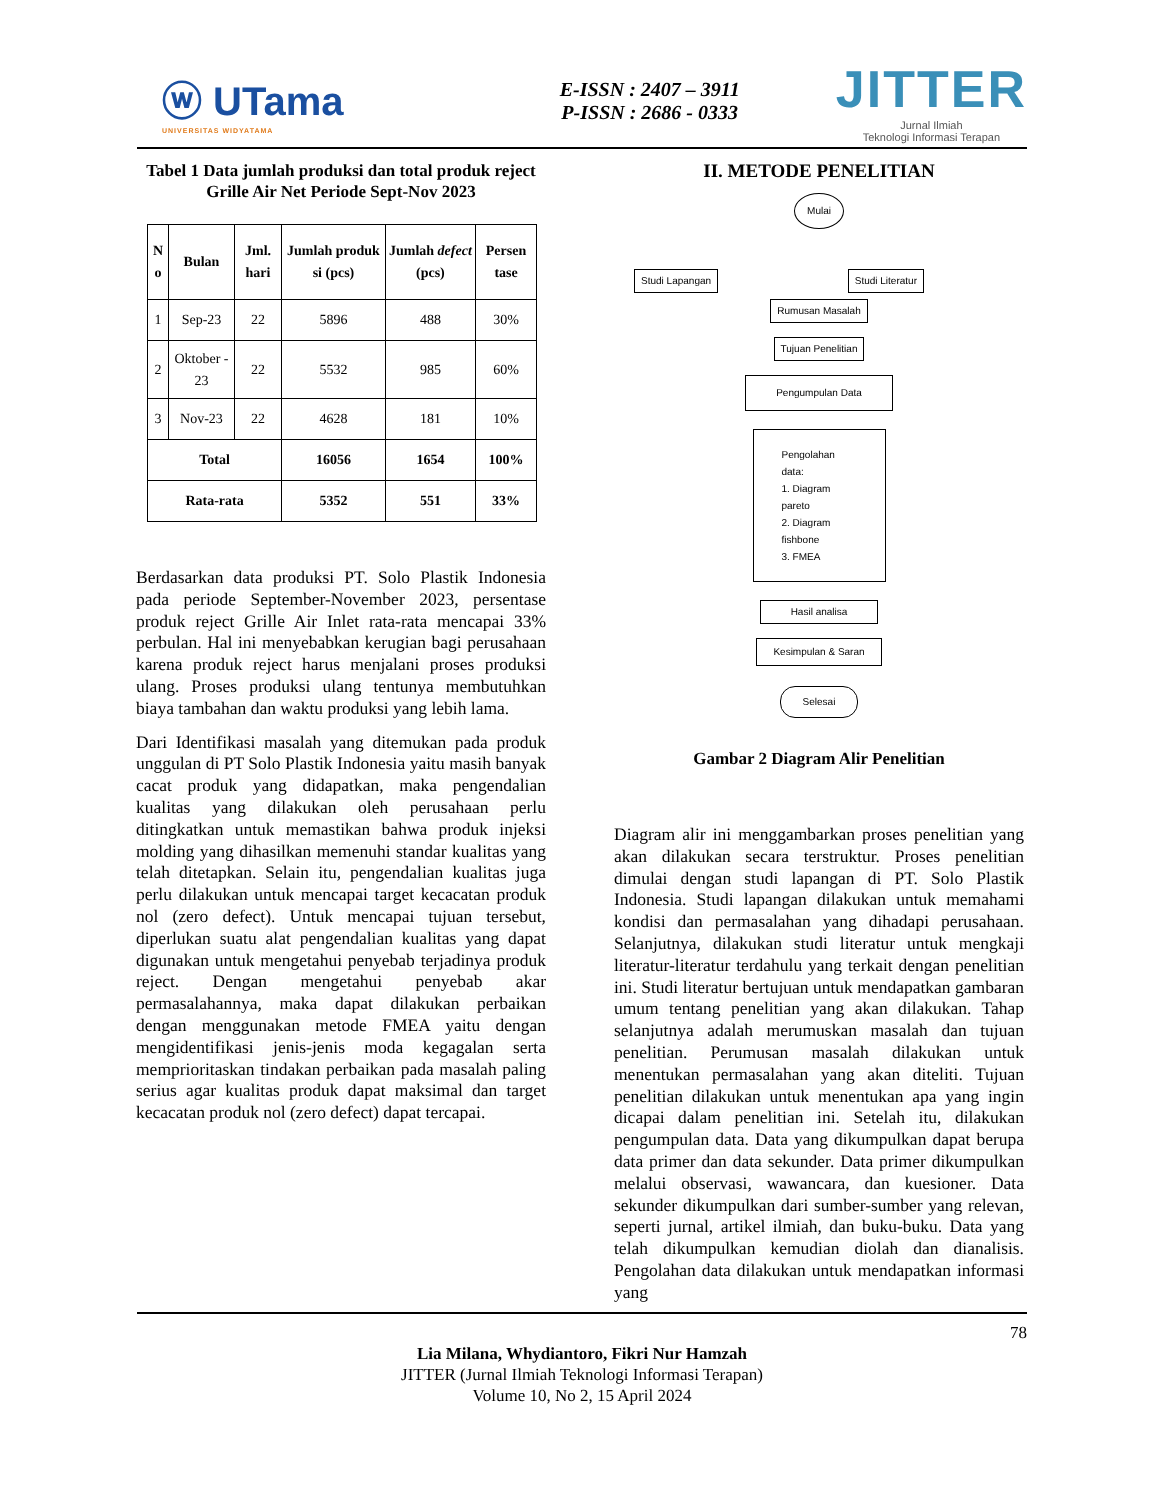ⓦ UTama
UNIVERSITAS WIDYATAMA
E-ISSN : 2407 – 3911
P-ISSN : 2686 - 0333
JITTER
Jurnal Ilmiah
Teknologi Informasi Terapan
Tabel 1 Data jumlah produksi dan total produk reject Grille Air Net Periode Sept-Nov 2023
| N o | Bulan | Jml. hari | Jumlah produk si (pcs) | Jumlah defect (pcs) | Persen tase |
| --- | --- | --- | --- | --- | --- |
| 1 | Sep-23 | 22 | 5896 | 488 | 30% |
| 2 | Oktober - 23 | 22 | 5532 | 985 | 60% |
| 3 | Nov-23 | 22 | 4628 | 181 | 10% |
| Total | | | 16056 | 1654 | 100% |
| Rata-rata | | | 5352 | 551 | 33% |
Berdasarkan data produksi PT. Solo Plastik Indonesia pada periode September-November 2023, persentase produk reject Grille Air Inlet rata-rata mencapai 33% perbulan. Hal ini menyebabkan kerugian bagi perusahaan karena produk reject harus menjalani proses produksi ulang. Proses produksi ulang tentunya membutuhkan biaya tambahan dan waktu produksi yang lebih lama.
Dari Identifikasi masalah yang ditemukan pada produk unggulan di PT Solo Plastik Indonesia yaitu masih banyak cacat produk yang didapatkan, maka pengendalian kualitas yang dilakukan oleh perusahaan perlu ditingkatkan untuk memastikan bahwa produk injeksi molding yang dihasilkan memenuhi standar kualitas yang telah ditetapkan. Selain itu, pengendalian kualitas juga perlu dilakukan untuk mencapai target kecacatan produk nol (zero defect). Untuk mencapai tujuan tersebut, diperlukan suatu alat pengendalian kualitas yang dapat digunakan untuk mengetahui penyebab terjadinya produk reject. Dengan mengetahui penyebab akar permasalahannya, maka dapat dilakukan perbaikan dengan menggunakan metode FMEA yaitu dengan mengidentifikasi jenis-jenis moda kegagalan serta memprioritaskan tindakan perbaikan pada masalah paling serius agar kualitas produk dapat maksimal dan target kecacatan produk nol (zero defect) dapat tercapai.
II. METODE PENELITIAN
Mulai
Studi Lapangan Studi Literatur
Rumusan Masalah Tujuan Penelitian
Pengumpulan Data
Pengolahan data:
1. Diagram pareto
2. Diagram fishbone
3. FMEA
Hasil analisa Kesimpulan & Saran Selesai
Gambar 2 Diagram Alir Penelitian
Diagram alir ini menggambarkan proses penelitian yang akan dilakukan secara terstruktur. Proses penelitian dimulai dengan studi lapangan di PT. Solo Plastik Indonesia. Studi lapangan dilakukan untuk memahami kondisi dan permasalahan yang dihadapi perusahaan. Selanjutnya, dilakukan studi literatur untuk mengkaji literatur-literatur terdahulu yang terkait dengan penelitian ini. Studi literatur bertujuan untuk mendapatkan gambaran umum tentang penelitian yang akan dilakukan. Tahap selanjutnya adalah merumuskan masalah dan tujuan penelitian. Perumusan masalah dilakukan untuk menentukan permasalahan yang akan diteliti. Tujuan penelitian dilakukan untuk menentukan apa yang ingin dicapai dalam penelitian ini. Setelah itu, dilakukan pengumpulan data. Data yang dikumpulkan dapat berupa data primer dan data sekunder. Data primer dikumpulkan melalui observasi, wawancara, dan kuesioner. Data sekunder dikumpulkan dari sumber-sumber yang relevan, seperti jurnal, artikel ilmiah, dan buku-buku. Data yang telah dikumpulkan kemudian diolah dan dianalisis. Pengolahan data dilakukan untuk mendapatkan informasi yang
78
Lia Milana, Whydiantoro, Fikri Nur Hamzah
JITTER (Jurnal Ilmiah Teknologi Informasi Terapan)
Volume 10, No 2, 15 April 2024